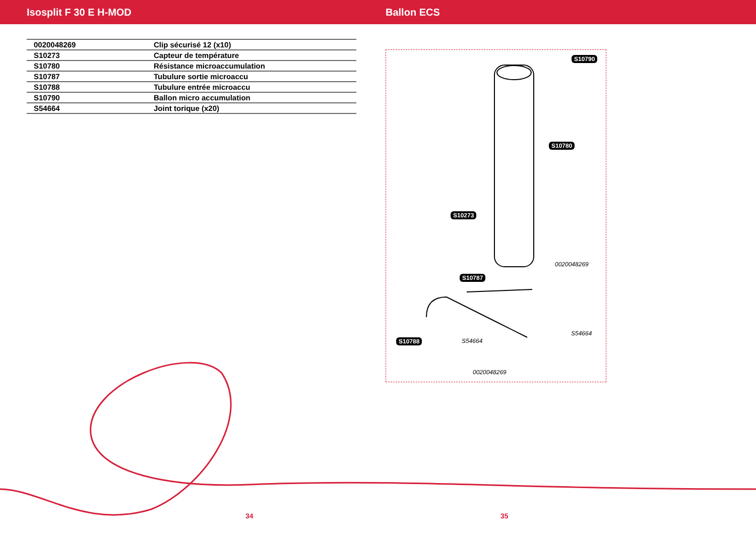Isosplit F 30 E H-MOD Ballon ECS
| 0020048269 | Clip sécurisé 12 (x10) |
| S10273 | Capteur de température |
| S10780 | Résistance microaccumulation |
| S10787 | Tubulure sortie microaccu |
| S10788 | Tubulure entrée microaccu |
| S10790 | Ballon micro accumulation |
| S54664 | Joint torique (x20) |
S10790
S10780
S10273
0020048269
S10787
S54664
S10788 S54664
0020048269
34 35